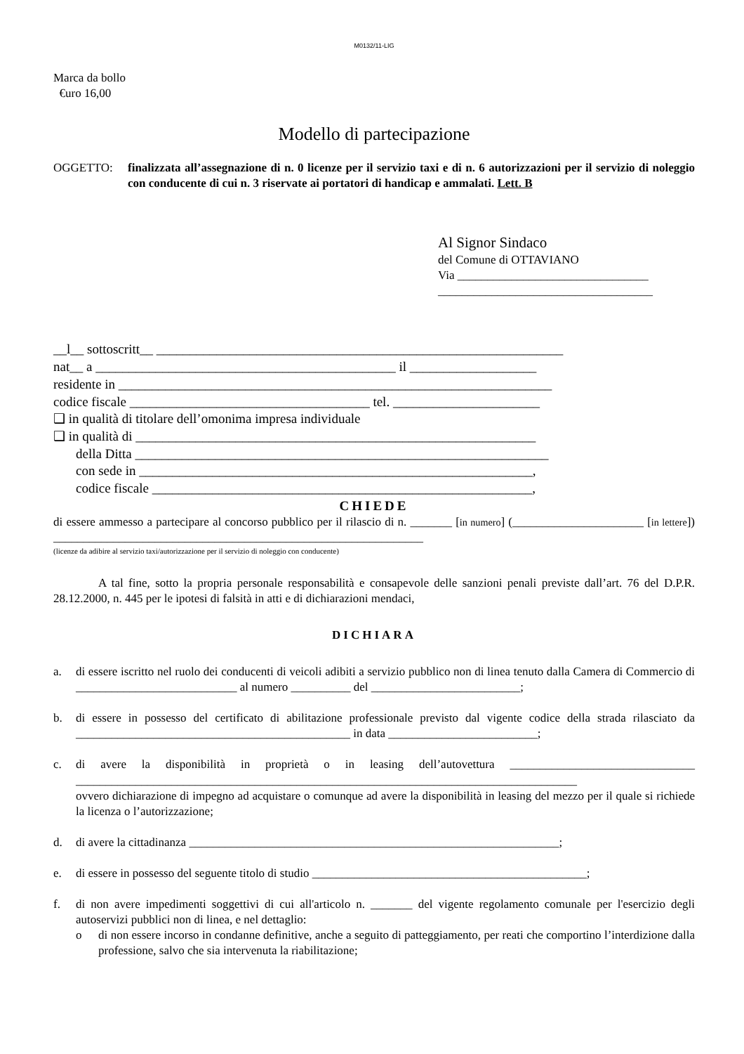M0132/11-LIG
Marca da bollo
€uro 16,00
Modello di partecipazione
OGGETTO: finalizzata all’assegnazione di n. 0 licenze per il servizio taxi e di n. 6 autorizzazioni per il servizio di noleggio con conducente di cui n. 3 riservate ai portatori di handicap e ammalati. Lett. B
Al Signor Sindaco
del Comune di OTTAVIANO
Via ________________________________
____________________________________
__l__ sottoscritt__ _____________________________________________________________
nat__ a _____________________________________________ il ___________________
residente in _________________________________________________________________
codice fiscale ____________________________________ tel. ______________________
❑ in qualità di titolare dell’omonima impresa individuale
❑ in qualità di ____________________________________________________________
della Ditta ______________________________________________________________
con sede in ___________________________________________________________,
codice fiscale _________________________________________________________,
CHIEDE
di essere ammesso a partecipare al concorso pubblico per il rilascio di n. _______ [in numero] (______________________ [in lettere]) ______________________________________________________________
(licenze da adibire al servizio taxi/autorizzazione per il servizio di noleggio con conducente)
A tal fine, sotto la propria personale responsabilità e consapevole delle sanzioni penali previste dall’art. 76 del D.P.R. 28.12.2000, n. 445 per le ipotesi di falsità in atti e di dichiarazioni mendaci,
DICHIARA
a. di essere iscritto nel ruolo dei conducenti di veicoli adibiti a servizio pubblico non di linea tenuto dalla Camera di Commercio di ___________________________ al numero __________ del _________________________;
b. di essere in possesso del certificato di abilitazione professionale previsto dal vigente codice della strada rilasciato da ______________________________________________ in data _________________________;
c. di avere la disponibilità in proprietà o in leasing dell’autovettura _______________________________ ____________________________________________________________________________________
ovvero dichiarazione di impegno ad acquistare o comunque ad avere la disponibilità in leasing del mezzo per il quale si richiede la licenza o l’autorizzazione;
d. di avere la cittadinanza ______________________________________________________________;
e. di essere in possesso del seguente titolo di studio ______________________________________________;
f. di non avere impedimenti soggettivi di cui all'articolo n. _______ del vigente regolamento comunale per l'esercizio degli autoservizi pubblici non di linea, e nel dettaglio:
o di non essere incorso in condanne definitive, anche a seguito di patteggiamento, per reati che comportino l’interdizione dalla professione, salvo che sia intervenuta la riabilitazione;